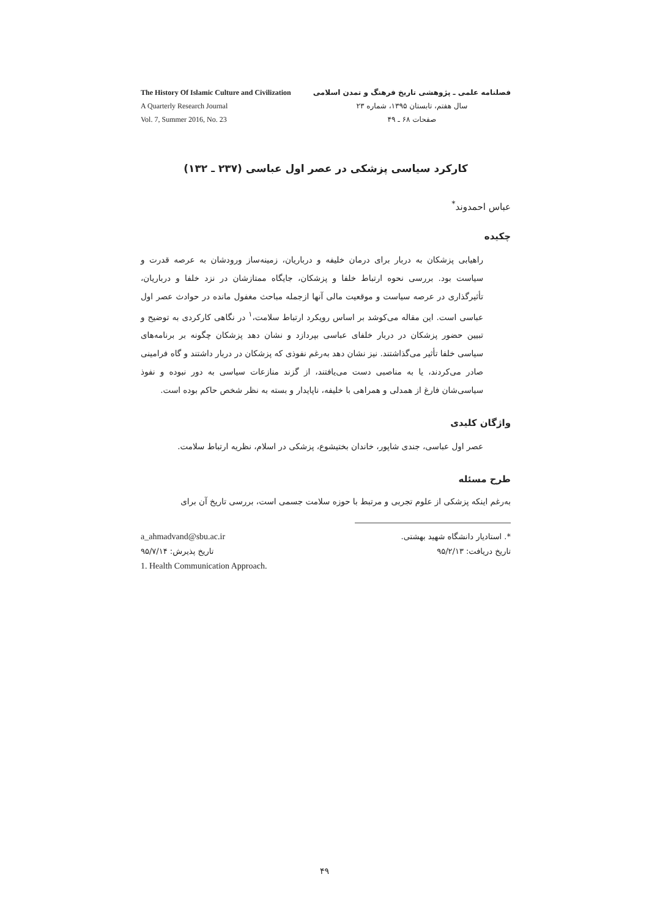The History Of Islamic Culture and Civilization
A Quarterly Research Journal
Vol. 7, Summer 2016, No. 23
فصلنامه علمی ـ پژوهشی تاریخ فرهنگ و تمدن اسلامی
سال هفتم، تابستان ۱۳۹۵، شماره ۲۳
صفحات ۶۸ ـ ۴۹
کارکرد سیاسی پزشکی در عصر اول عباسی (۲۳۷ ـ ۱۳۲)
عباس احمدوند<sup>*</sup>
چکیده
راهیابی پزشکان به دربار برای درمان خلیفه و درباریان، زمینه‌ساز ورودشان به عرصه قدرت و سیاست بود. بررسی نحوه ارتباط خلفا و پزشکان، جایگاه ممتازشان در نزد خلفا و درباریان، تأثیرگذاری در عرصه سیاست و موقعیت مالی آنها ازجمله مباحث مغفول مانده در حوادث عصر اول عباسی است. این مقاله می‌کوشد بر اساس رویکرد ارتباط سلامت،<sup>۱</sup> در نگاهی کارکردی به توضیح و تبیین حضور پزشکان در دربار خلفای عباسی بپردازد و نشان دهد پزشکان چگونه بر برنامه‌های سیاسی خلفا تأثیر می‌گذاشتند. نیز نشان دهد به‌رغم نفوذی که پزشکان در دربار داشتند و گاه فرامینی صادر می‌کردند، یا به مناصبی دست می‌یافتند، از گزند منازعات سیاسی به دور نبوده و نفوذ سیاسی‌شان فارغ از همدلی و همراهی با خلیفه، ناپایدار و بسته به نظر شخص حاکم بوده است.
واژگان کلیدی
عصر اول عباسی، جندی شاپور، خاندان بختیشوع، پزشکی در اسلام، نظریه ارتباط سلامت.
طرح مسئله
به‌رغم اینکه پزشکی از علوم تجربی و مرتبط با حوزه سلامت جسمی است، بررسی تاریخ آن برای
*. استادیار دانشگاه شهید بهشتی.
تاریخ دریافت: ۹۵/۲/۱۳
a_ahmadvand@sbu.ac.ir
تاریخ پذیرش: ۹۵/۷/۱۴
1. Health Communication Approach.
۴۹